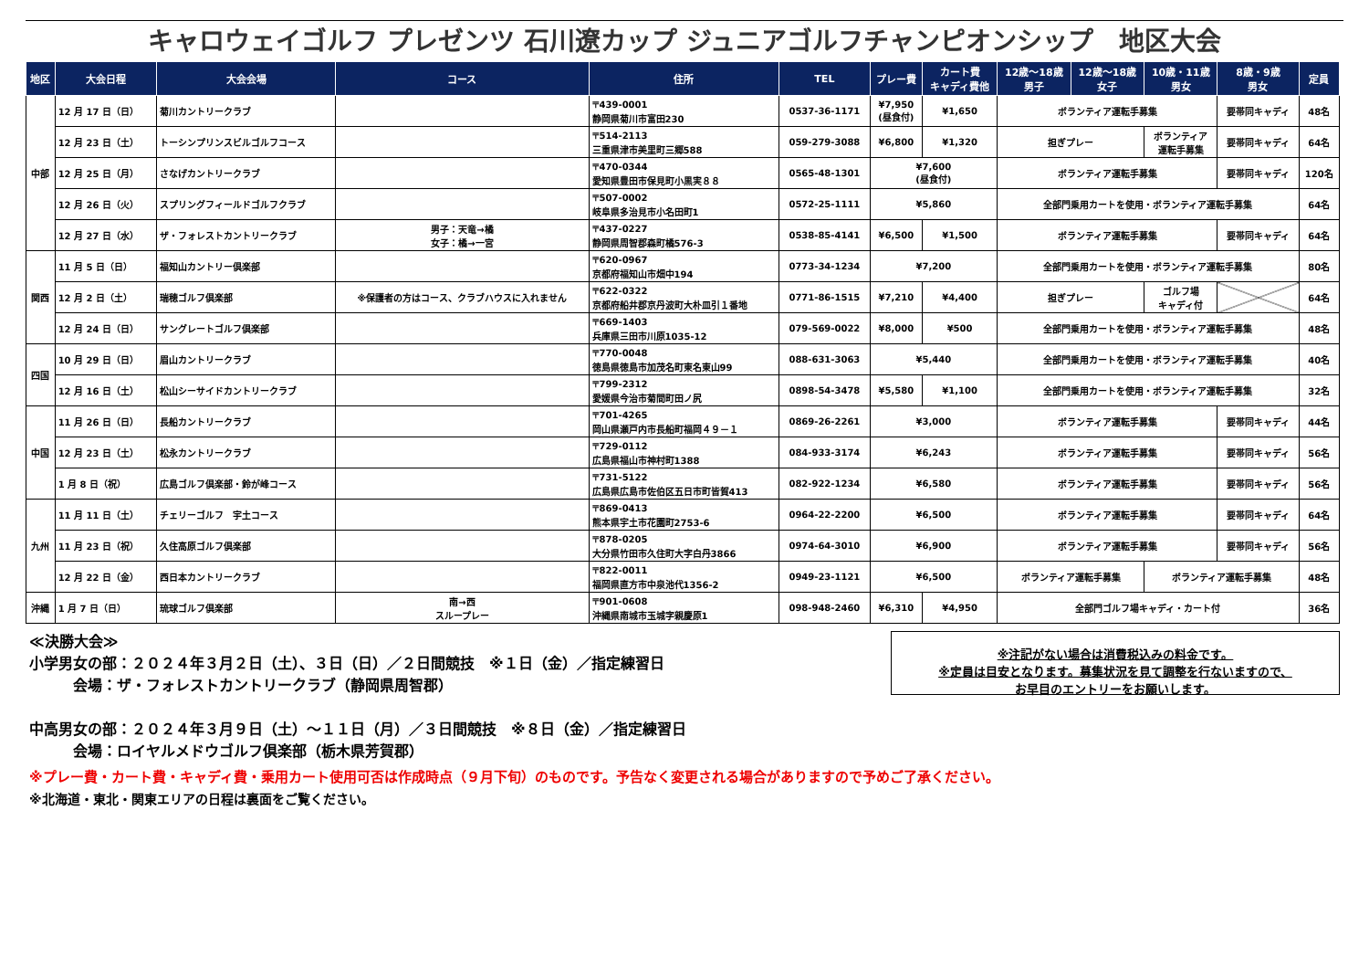キャロウェイゴルフ プレゼンツ 石川遼カップ ジュニアゴルフチャンピオンシップ　地区大会
| 地区 | 大会日程 | 大会会場 | コース | 住所 | TEL | プレー費 | カート費 キャディ費他 | 12歳～18歳 男子 | 12歳～18歳 女子 | 10歳・11歳 男女 | 8歳・9歳 男女 | 定員 |
| --- | --- | --- | --- | --- | --- | --- | --- | --- | --- | --- | --- | --- |
| 中部 | 12 月 17 日（日） | 菊川カントリークラブ | | 〒439-0001 静岡県菊川市富田230 | 0537-36-1171 | ¥7,950 (昼食付) | ¥1,650 | ボランティア運転手募集 | | | 要帯同キャディ | 48名 |
| | 12 月 23 日（土） | トーシンプリンスビルゴルフコース | | 〒514-2113 三重県津市美里町三郷588 | 059-279-3088 | ¥6,800 | ¥1,320 | 担ぎプレー | | ボランティア 運転手募集 | 要帯同キャディ | 64名 |
| | 12 月 25 日（月） | さなげカントリークラブ | | 〒470-0344 愛知県豊田市保見町小黒実８８ | 0565-48-1301 | ¥7,600 (昼食付) | | ボランティア運転手募集 | | | 要帯同キャディ | 120名 |
| | 12 月 26 日（火） | スプリングフィールドゴルフクラブ | | 〒507-0002 岐阜県多治見市小名田町1 | 0572-25-1111 | ¥5,860 | | 全部門乗用カートを使用・ボランティア運転手募集 | | | | 64名 |
| | 12 月 27 日（水） | ザ・フォレストカントリークラブ | 男子：天竜→橘 女子：橘→一宮 | 〒437-0227 静岡県周智郡森町橘576-3 | 0538-85-4141 | ¥6,500 | ¥1,500 | ボランティア運転手募集 | | | 要帯同キャディ | 64名 |
| 関西 | 11 月 5 日（日） | 福知山カントリー倶楽部 | | 〒620-0967 京都府福知山市畑中194 | 0773-34-1234 | ¥7,200 | | 全部門乗用カートを使用・ボランティア運転手募集 | | | | 80名 |
| | 12 月 2 日（土） | 瑞穂ゴルフ倶楽部 | ※保護者の方はコース、クラブハウスに入れません | 〒622-0322 京都府船井郡京丹波町大朴皿引１番地 | 0771-86-1515 | ¥7,210 | ¥4,400 | 担ぎプレー | | ゴルフ場 キャディ付 | | 64名 |
| | 12 月 24 日（日） | サングレートゴルフ倶楽部 | | 〒669-1403 兵庫県三田市川原1035-12 | 079-569-0022 | ¥8,000 | ¥500 | 全部門乗用カートを使用・ボランティア運転手募集 | | | | 48名 |
| 四国 | 10 月 29 日（日） | 眉山カントリークラブ | | 〒770-0048 徳島県徳島市加茂名町東名東山99 | 088-631-3063 | ¥5,440 | | 全部門乗用カートを使用・ボランティア運転手募集 | | | | 40名 |
| | 12 月 16 日（土） | 松山シーサイドカントリークラブ | | 〒799-2312 愛媛県今治市菊間町田ノ尻 | 0898-54-3478 | ¥5,580 | ¥1,100 | 全部門乗用カートを使用・ボランティア運転手募集 | | | | 32名 |
| 中国 | 11 月 26 日（日） | 長船カントリークラブ | | 〒701-4265 岡山県瀬戸内市長船町福岡４９－１ | 0869-26-2261 | ¥3,000 | | ボランティア運転手募集 | | | 要帯同キャディ | 44名 |
| | 12 月 23 日（土） | 松永カントリークラブ | | 〒729-0112 広島県福山市神村町1388 | 084-933-3174 | ¥6,243 | | ボランティア運転手募集 | | | 要帯同キャディ | 56名 |
| | 1 月 8 日（祝） | 広島ゴルフ倶楽部・鈴が峰コース | | 〒731-5122 広島県広島市佐伯区五日市町皆賀413 | 082-922-1234 | ¥6,580 | | ボランティア運転手募集 | | | 要帯同キャディ | 56名 |
| 九州 | 11 月 11 日（土） | チェリーゴルフ 宇土コース | | 〒869-0413 熊本県宇土市花園町2753-6 | 0964-22-2200 | ¥6,500 | | ボランティア運転手募集 | | | 要帯同キャディ | 64名 |
| | 11 月 23 日（祝） | 久住高原ゴルフ倶楽部 | | 〒878-0205 大分県竹田市久住町大字白丹3866 | 0974-64-3010 | ¥6,900 | | ボランティア運転手募集 | | | 要帯同キャディ | 56名 |
| | 12 月 22 日（金） | 西日本カントリークラブ | | 〒822-0011 福岡県直方市中泉池代1356-2 | 0949-23-1121 | ¥6,500 | | ボランティア運転手募集 | | ボランティア運転手募集 | | 48名 |
| 沖縄 | 1 月 7 日（日） | 琉球ゴルフ倶楽部 | 南→西 スループレー | 〒901-0608 沖縄県南城市玉城字親慶原1 | 098-948-2460 | ¥6,310 | ¥4,950 | 全部門ゴルフ場キャディ・カート付 | | | | 36名 |
≪決勝大会≫
小学男女の部：２０２４年３月２日（土）、３日（日）／２日間競技　※１日（金）／指定練習日
　　　会場：ザ・フォレストカントリークラブ（静岡県周智郡）
中高男女の部：２０２４年３月９日（土）～１１日（月）／３日間競技　※８日（金）／指定練習日
　　　会場：ロイヤルメドウゴルフ倶楽部（栃木県芳賀郡）
※注記がない場合は消費税込みの料金です。
※定員は目安となります。募集状況を見て調整を行ないますので、
お早目のエントリーをお願いします。
※プレー費・カート費・キャディ費・乗用カート使用可否は作成時点（９月下旬）のものです。予告なく変更される場合がありますので予めご了承ください。
※北海道・東北・関東エリアの日程は裏面をご覧ください。